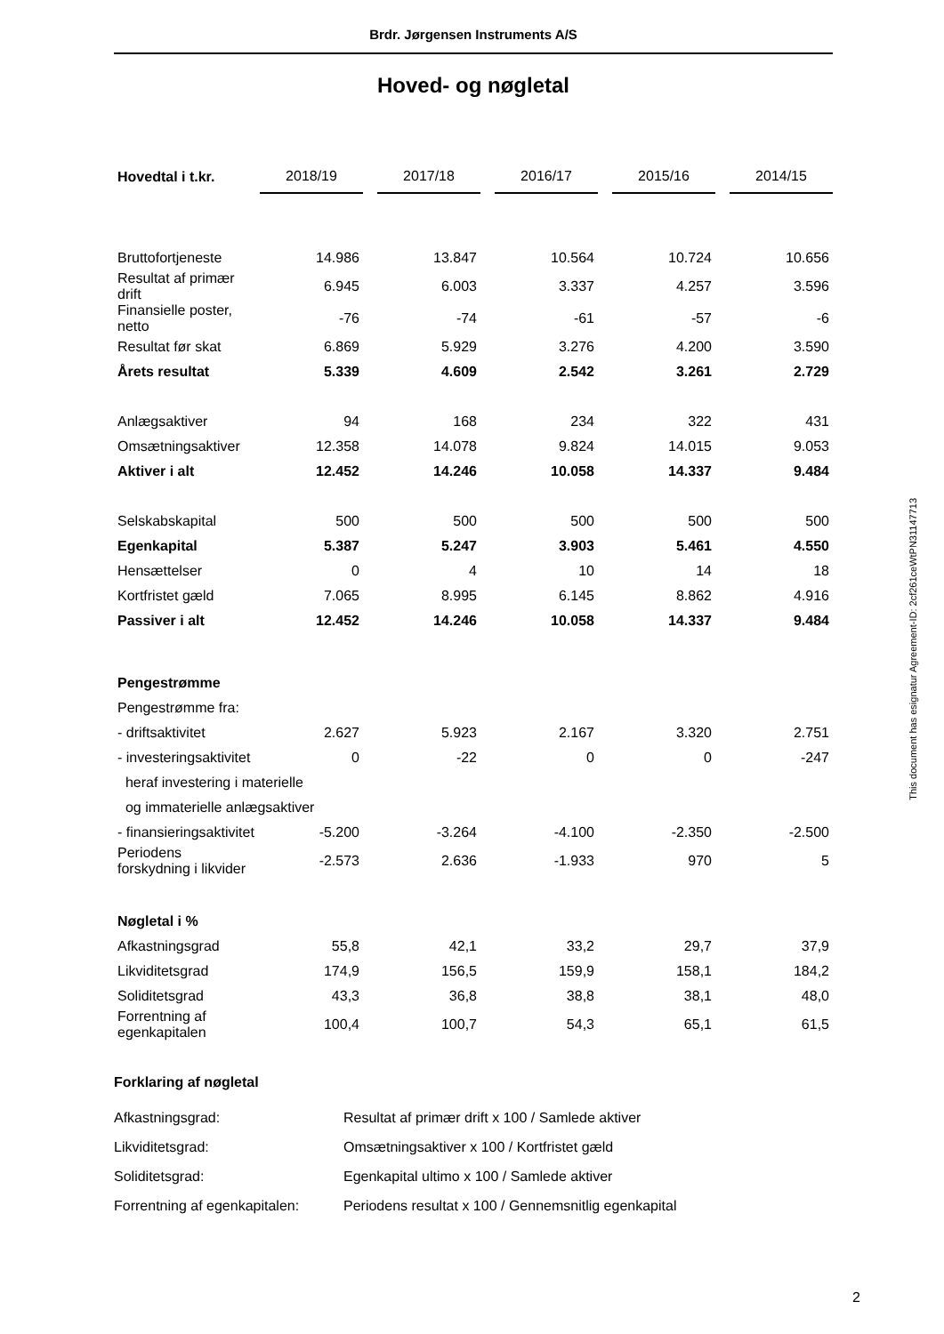Brdr. Jørgensen Instruments A/S
Hoved- og nøgletal
| Hovedtal i t.kr. | 2018/19 | | 2017/18 | | 2016/17 | | 2015/16 | | 2014/15 |
| --- | --- | --- | --- | --- | --- | --- | --- | --- | --- |
| Bruttofortjeneste | 14.986 | | 13.847 | | 10.564 | | 10.724 | | 10.656 |
| Resultat af primær drift | 6.945 | | 6.003 | | 3.337 | | 4.257 | | 3.596 |
| Finansielle poster, netto | -76 | | -74 | | -61 | | -57 | | -6 |
| Resultat før skat | 6.869 | | 5.929 | | 3.276 | | 4.200 | | 3.590 |
| Årets resultat | 5.339 | | 4.609 | | 2.542 | | 3.261 | | 2.729 |
| Anlægsaktiver | 94 | | 168 | | 234 | | 322 | | 431 |
| Omsætningsaktiver | 12.358 | | 14.078 | | 9.824 | | 14.015 | | 9.053 |
| Aktiver i alt | 12.452 | | 14.246 | | 10.058 | | 14.337 | | 9.484 |
| Selskabskapital | 500 | | 500 | | 500 | | 500 | | 500 |
| Egenkapital | 5.387 | | 5.247 | | 3.903 | | 5.461 | | 4.550 |
| Hensættelser | 0 | | 4 | | 10 | | 14 | | 18 |
| Kortfristet gæld | 7.065 | | 8.995 | | 6.145 | | 8.862 | | 4.916 |
| Passiver i alt | 12.452 | | 14.246 | | 10.058 | | 14.337 | | 9.484 |
| Pengestrømme | | | | | | | | | |
| Pengestrømme fra: | | | | | | | | | |
| - driftsaktivitet | 2.627 | | 5.923 | | 2.167 | | 3.320 | | 2.751 |
| - investeringsaktivitet | 0 | | -22 | | 0 | | 0 | | -247 |
| heraf investering i materielle | | | | | | | | | |
| og immaterielle anlægsaktiver | | | | | | | | | |
| - finansieringsaktivitet | -5.200 | | -3.264 | | -4.100 | | -2.350 | | -2.500 |
| Periodens forskydning i likvider | -2.573 | | 2.636 | | -1.933 | | 970 | | 5 |
| Nøgletal i % | | | | | | | | | |
| Afkastningsgrad | 55,8 | | 42,1 | | 33,2 | | 29,7 | | 37,9 |
| Likviditetsgrad | 174,9 | | 156,5 | | 159,9 | | 158,1 | | 184,2 |
| Soliditetsgrad | 43,3 | | 36,8 | | 38,8 | | 38,1 | | 48,0 |
| Forrentning af egenkapitalen | 100,4 | | 100,7 | | 54,3 | | 65,1 | | 61,5 |
Forklaring af nøgletal
Afkastningsgrad: Resultat af primær drift x 100 / Samlede aktiver
Likviditetsgrad: Omsætningsaktiver x 100 / Kortfristet gæld
Soliditetsgrad: Egenkapital ultimo x 100 / Samlede aktiver
Forrentning af egenkapitalen: Periodens resultat x 100 / Gennemsnitlig egenkapital
This document has esignatur Agreement-ID: 2cf261ceWtPN31147713
2